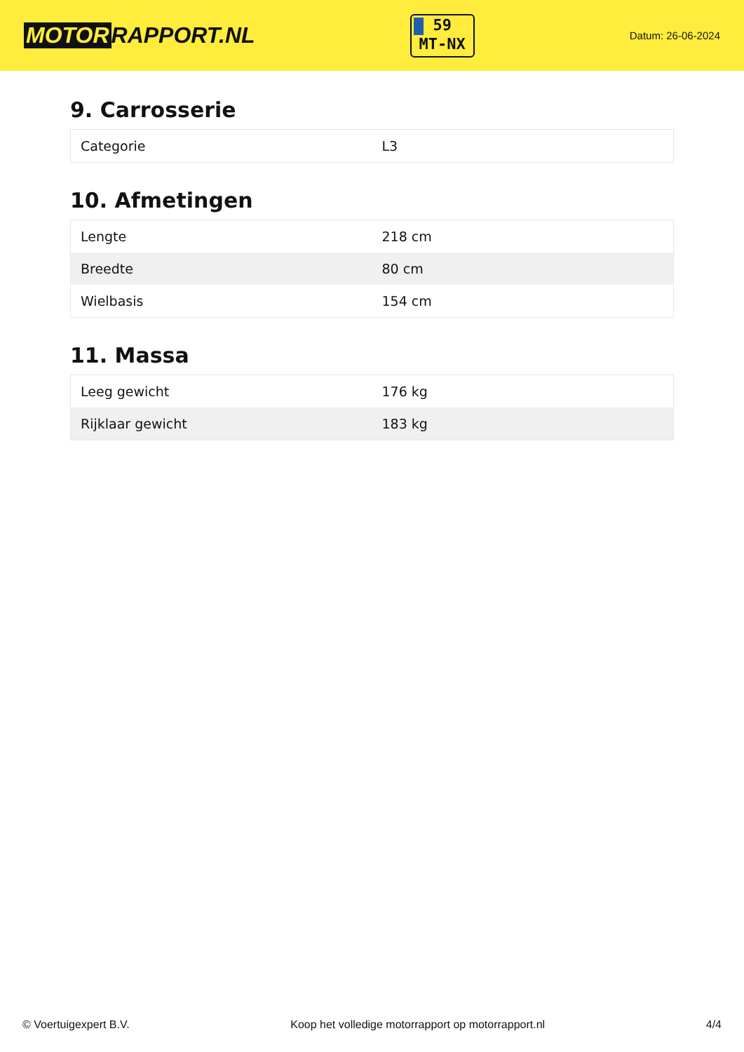MOTOR RAPPORT.NL
59
MT-NX
Datum: 26-06-2024
9. Carrosserie
| Categorie | L3 |
10. Afmetingen
| Lengte | 218 cm |
| Breedte | 80 cm |
| Wielbasis | 154 cm |
11. Massa
| Leeg gewicht | 176 kg |
| Rijklaar gewicht | 183 kg |
© Voertuigexpert B.V. Koop het volledige motorrapport op motorrapport.nl 4/4